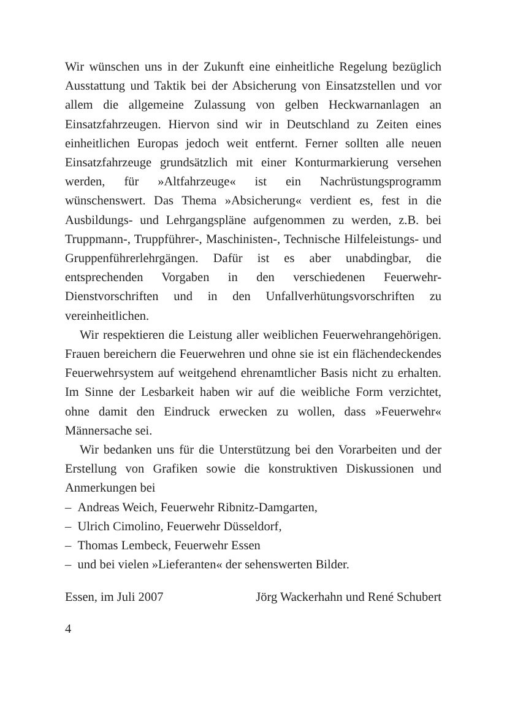Wir wünschen uns in der Zukunft eine einheitliche Regelung bezüglich Ausstattung und Taktik bei der Absicherung von Einsatzstellen und vor allem die allgemeine Zulassung von gelben Heckwarnanlagen an Einsatzfahrzeugen. Hiervon sind wir in Deutschland zu Zeiten eines einheitlichen Europas jedoch weit entfernt. Ferner sollten alle neuen Einsatzfahrzeuge grundsätzlich mit einer Konturmarkierung versehen werden, für »Altfahrzeuge« ist ein Nachrüstungsprogramm wünschenswert. Das Thema »Absicherung« verdient es, fest in die Ausbildungs- und Lehrgangspläne aufgenommen zu werden, z.B. bei Truppmann-, Truppführer-, Maschinisten-, Technische Hilfeleistungs- und Gruppenführerlehrgängen. Dafür ist es aber unabdingbar, die entsprechenden Vorgaben in den verschiedenen Feuerwehr-Dienstvorschriften und in den Unfallverhütungsvorschriften zu vereinheitlichen.
Wir respektieren die Leistung aller weiblichen Feuerwehrangehörigen. Frauen bereichern die Feuerwehren und ohne sie ist ein flächendeckendes Feuerwehrsystem auf weitgehend ehrenamtlicher Basis nicht zu erhalten. Im Sinne der Lesbarkeit haben wir auf die weibliche Form verzichtet, ohne damit den Eindruck erwecken zu wollen, dass »Feuerwehr« Männersache sei.
Wir bedanken uns für die Unterstützung bei den Vorarbeiten und der Erstellung von Grafiken sowie die konstruktiven Diskussionen und Anmerkungen bei
– Andreas Weich, Feuerwehr Ribnitz-Damgarten,
– Ulrich Cimolino, Feuerwehr Düsseldorf,
– Thomas Lembeck, Feuerwehr Essen
– und bei vielen »Lieferanten« der sehenswerten Bilder.
Essen, im Juli 2007 Jörg Wackerhahn und René Schubert
4